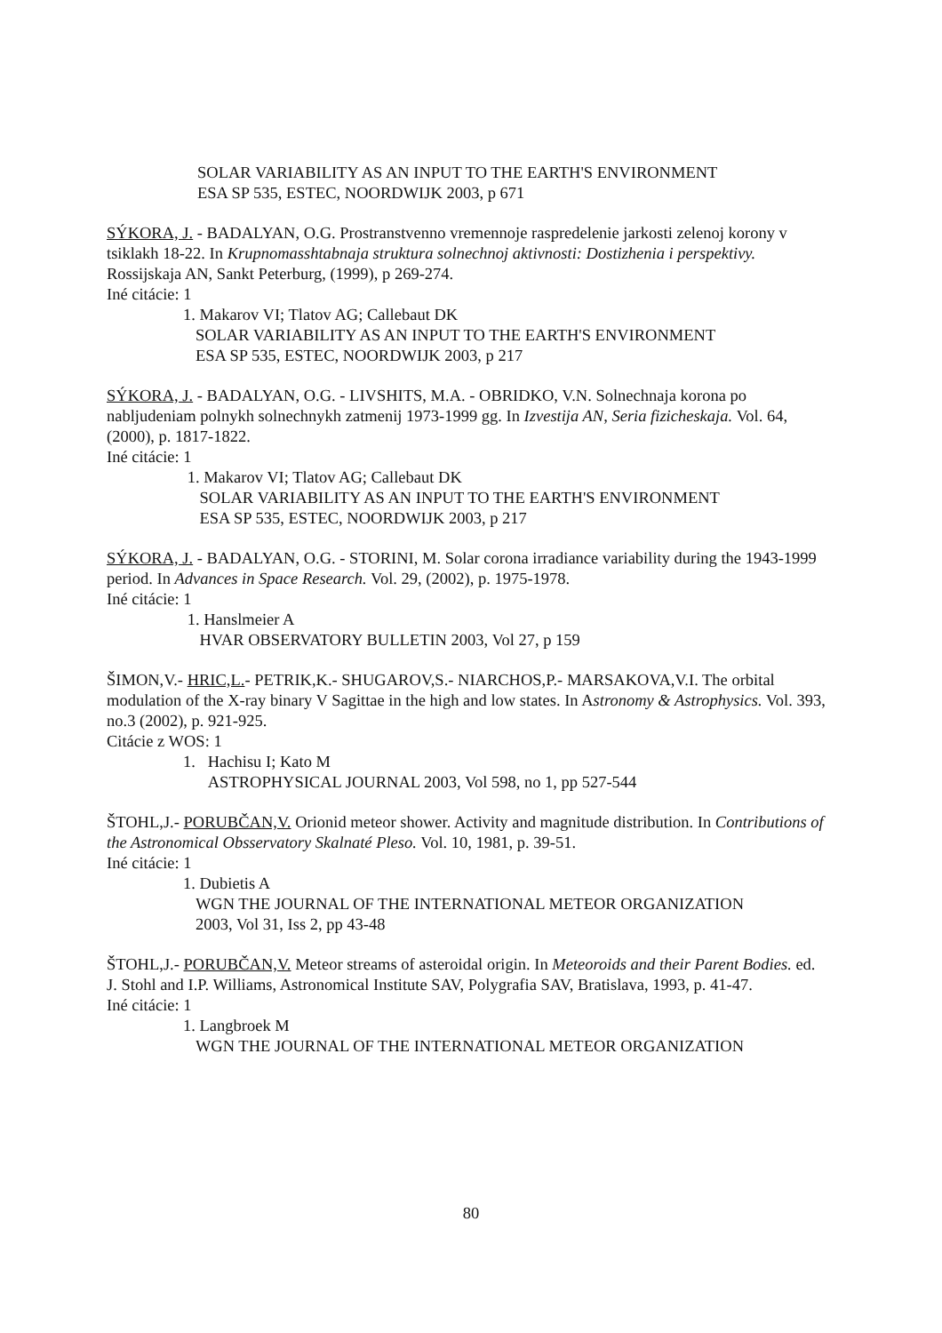SOLAR VARIABILITY AS AN INPUT TO THE EARTH'S ENVIRONMENT
ESA SP 535, ESTEC, NOORDWIJK 2003, p 671
SÝKORA, J. - BADALYAN, O.G. Prostranstvenno vremennoje raspredelenie jarkosti zelenoj korony v tsiklakh 18-22. In Krupnomasshtabnaja struktura solnechnoj aktivnosti: Dostizhenia i perspektivy. Rossijskaja AN, Sankt Peterburg, (1999), p 269-274.
Iné citácie: 1
1. Makarov VI; Tlatov AG; Callebaut DK
SOLAR VARIABILITY AS AN INPUT TO THE EARTH'S ENVIRONMENT
ESA SP 535, ESTEC, NOORDWIJK 2003, p 217
SÝKORA, J. - BADALYAN, O.G. - LIVSHITS, M.A. - OBRIDKO, V.N. Solnechnaja korona po nabljudeniam polnykh solnechnykh zatmenij 1973-1999 gg. In Izvestija AN, Seria fizicheskaja. Vol. 64, (2000), p. 1817-1822.
Iné citácie: 1
1. Makarov VI; Tlatov AG; Callebaut DK
SOLAR VARIABILITY AS AN INPUT TO THE EARTH'S ENVIRONMENT
ESA SP 535, ESTEC, NOORDWIJK 2003, p 217
SÝKORA, J. - BADALYAN, O.G. - STORINI, M. Solar corona irradiance variability during the 1943-1999 period. In Advances in Space Research. Vol. 29, (2002), p. 1975-1978.
Iné citácie: 1
1. Hanslmeier A
HVAR OBSERVATORY BULLETIN 2003, Vol 27, p 159
ŠIMON,V.- HRIC,L.- PETRIK,K.- SHUGAROV,S.- NIARCHOS,P.- MARSAKOVA,V.I. The orbital modulation of the X-ray binary V Sagittae in the high and low states. In Astronomy & Astrophysics. Vol. 393, no.3 (2002), p. 921-925.
Citácie z WOS: 1
1. Hachisu I; Kato M
ASTROPHYSICAL JOURNAL 2003, Vol 598, no 1, pp 527-544
ŠTOHL,J.- PORUBČAN,V. Orionid meteor shower. Activity and magnitude distribution. In Contributions of the Astronomical Obsservatory Skalnaté Pleso. Vol. 10, 1981, p. 39-51.
Iné citácie: 1
1. Dubietis A
WGN THE JOURNAL OF THE INTERNATIONAL METEOR ORGANIZATION
2003, Vol 31, Iss 2, pp 43-48
ŠTOHL,J.- PORUBČAN,V. Meteor streams of asteroidal origin. In Meteoroids and their Parent Bodies. ed. J. Stohl and I.P. Williams, Astronomical Institute SAV, Polygrafia SAV, Bratislava, 1993, p. 41-47.
Iné citácie: 1
1. Langbroek M
WGN THE JOURNAL OF THE INTERNATIONAL METEOR ORGANIZATION
80